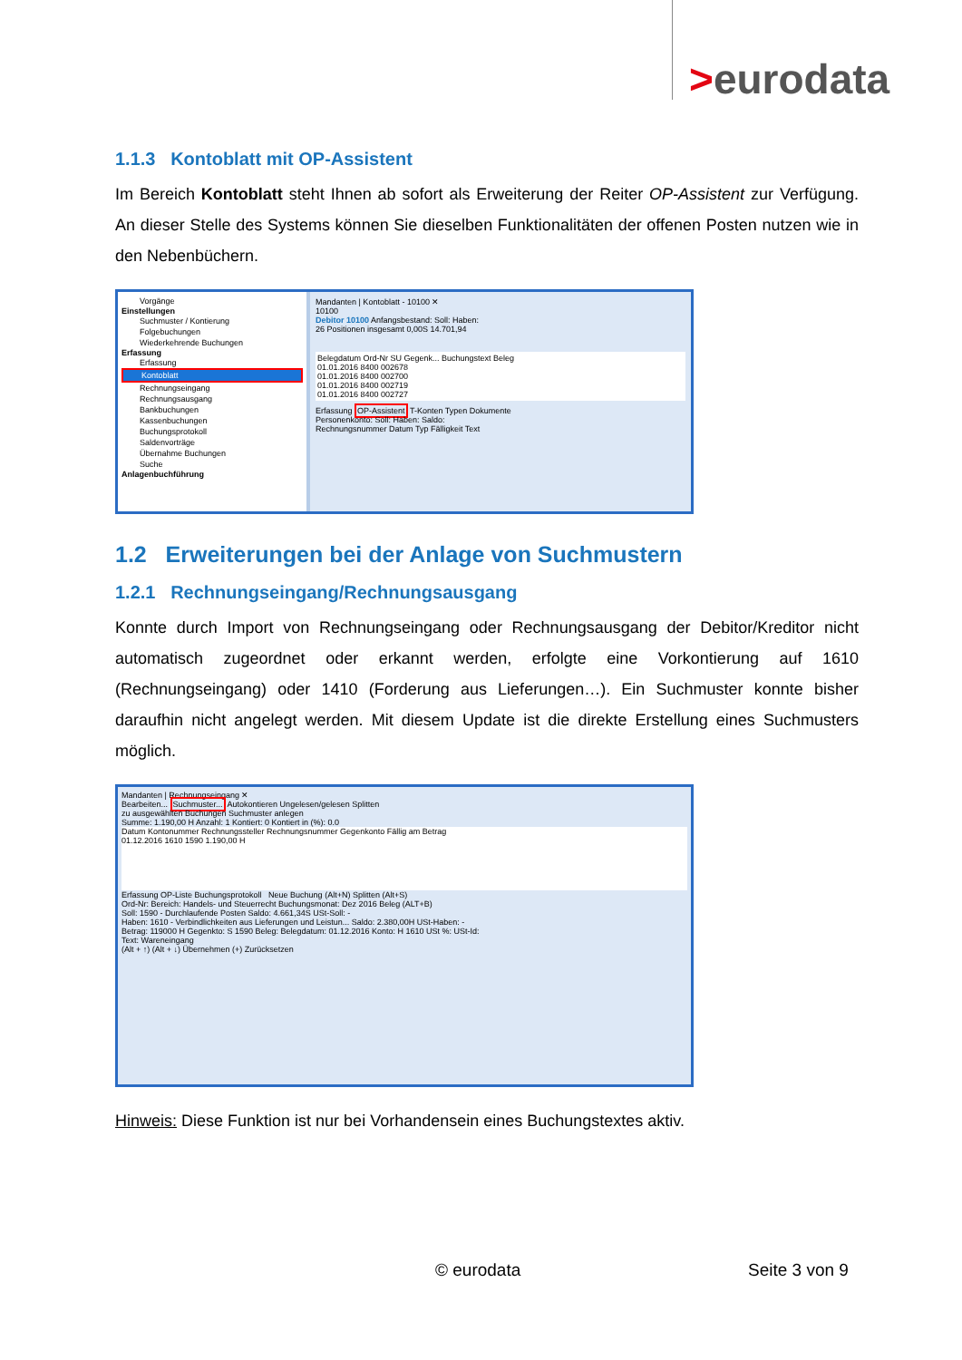>eurodata
1.1.3 Kontoblatt mit OP-Assistent
Im Bereich Kontoblatt steht Ihnen ab sofort als Erweiterung der Reiter OP-Assistent zur Verfügung. An dieser Stelle des Systems können Sie dieselben Funktionalitäten der offenen Posten nutzen wie in den Nebenbüchern.
Vorgänge
Einstellungen
Suchmuster / Kontierung
Folgebuchungen
Wiederkehrende Buchungen
Erfassung
Erfassung
Kontoblatt
Rechnungseingang
Rechnungsausgang
Bankbuchungen
Kassenbuchungen
Buchungsprotokoll
Saldenvorträge
Übernahme Buchungen
Suche
Anlagenbuchführung
Mandanten | Kontoblatt - 10100 ✕
10100
Debitor 10100 Anfangsbestand: Soll: Haben:
26 Positionen insgesamt 0,00S 14.701,94
Belegdatum Ord-Nr SU Gegenk... Buchungstext Beleg
01.01.2016 8400 002678
01.01.2016 8400 002700
01.01.2016 8400 002719
01.01.2016 8400 002727
Erfassung OP-Assistent T-Konten Typen Dokumente
Personenkonto: Soll: Haben: Saldo:
Rechnungsnummer Datum Typ Fälligkeit Text
1.2 Erweiterungen bei der Anlage von Suchmustern
1.2.1 Rechnungseingang/Rechnungsausgang
Konnte durch Import von Rechnungseingang oder Rechnungsausgang der Debitor/Kreditor nicht automatisch zugeordnet oder erkannt werden, erfolgte eine Vorkontierung auf 1610 (Rechnungseingang) oder 1410 (Forderung aus Lieferungen…). Ein Suchmuster konnte bisher daraufhin nicht angelegt werden. Mit diesem Update ist die direkte Erstellung eines Suchmusters möglich.
Mandanten | Rechnungseingang ✕
Bearbeiten... Suchmuster... Autokontieren Ungelesen/gelesen Splitten
zu ausgewählten Buchungen Suchmuster anlegen
Summe: 1.190,00 H Anzahl: 1 Kontiert: 0 Kontiert in (%): 0.0
Datum Kontonummer Rechnungssteller Rechnungsnummer Gegenkonto Fällig am Betrag
01.12.2016 1610 1590 1.190,00 H
Erfassung OP-Liste Buchungsprotokoll Neue Buchung (Alt+N) Splitten (Alt+S)
Ord-Nr: Bereich: Handels- und Steuerrecht Buchungsmonat: Dez 2016 Beleg (ALT+B)
Soll: 1590 - Durchlaufende Posten Saldo: 4.661,34S USt-Soll: -
Haben: 1610 - Verbindlichkeiten aus Lieferungen und Leistun... Saldo: 2.380,00H USt-Haben: -
Betrag: 119000 H Gegenkto: S 1590 Beleg: Belegdatum: 01.12.2016 Konto: H 1610 USt %: USt-Id:
Text: Wareneingang
(Alt + ↑) (Alt + ↓) Übernehmen (+) Zurücksetzen
Hinweis: Diese Funktion ist nur bei Vorhandensein eines Buchungstextes aktiv.
© eurodata Seite 3 von 9